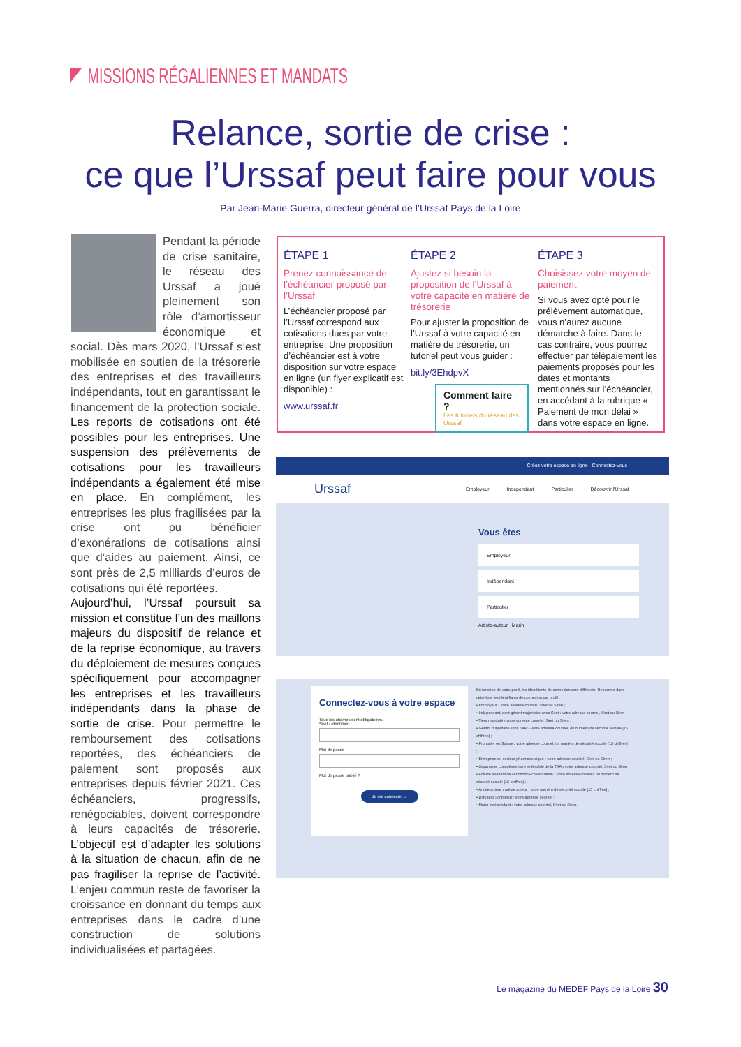MISSIONS RÉGALIENNES ET MANDATS
Relance, sortie de crise :
ce que l’Urssaf peut faire pour vous
Par Jean-Marie Guerra, directeur général de l’Urssaf Pays de la Loire
Pendant la période de crise sanitaire, le réseau des Urssaf a joué pleinement son rôle d’amortisseur économique et social. Dès mars 2020, l’Urssaf s’est mobilisée en soutien de la trésorerie des entreprises et des travailleurs indépendants, tout en garantissant le financement de la protection sociale. Les reports de cotisations ont été possibles pour les entreprises. Une suspension des prélèvements de cotisations pour les travailleurs indépendants a également été mise en place. En complément, les entreprises les plus fragilisées par la crise ont pu bénéficier d’exonérations de cotisations ainsi que d’aides au paiement. Ainsi, ce sont près de 2,5 milliards d’euros de cotisations qui été reportées.
Aujourd’hui, l’Urssaf poursuit sa mission et constitue l’un des maillons majeurs du dispositif de relance et de la reprise économique, au travers du déploiement de mesures conçues spécifiquement pour accompagner les entreprises et les travailleurs indépendants dans la phase de sortie de crise. Pour permettre le remboursement des cotisations reportées, des échéanciers de paiement sont proposés aux entreprises depuis février 2021. Ces échéanciers, progressifs, renégociables, doivent correspondre à leurs capacités de trésorerie. L’objectif est d’adapter les solutions à la situation de chacun, afin de ne pas fragiliser la reprise de l’activité. L’enjeu commun reste de favoriser la croissance en donnant du temps aux entreprises dans le cadre d’une construction de solutions individualisées et partagées.
ÉTAPE 1
Prenez connaissance de l’échéancier proposé par l’Urssaf
L’échéancier proposé par l’Urssaf correspond aux cotisations dues par votre entreprise. Une proposition d’échéancier est à votre disposition sur votre espace en ligne (un flyer explicatif est disponible) :
www.urssaf.fr
ÉTAPE 2
Ajustez si besoin la proposition de l’Urssaf à votre capacité en matière de trésorerie
Pour ajuster la proposition de l’Urssaf à votre capacité en matière de trésorerie, un tutoriel peut vous guider :
bit.ly/3EhdpvX
Comment faire ?
Les tutoriels du réseau des Urssaf
ÉTAPE 3
Choisissez votre moyen de paiement
Si vous avez opté pour le prélèvement automatique, vous n’aurez aucune démarche à faire. Dans le cas contraire, vous pourrez effectuer par télépaiement les paiements proposés pour les dates et montants mentionnés sur l’échéancier, en accédant à la rubrique « Paiement de mon délai » dans votre espace en ligne.
Créez votre espace en ligne Connectez-vous
Urssaf Employeur Indépendant Particulier Découvrir l’Urssaf
Vous êtes
Employeur
Indépendant
Particulier
Artiste-auteur Marin
Connectez-vous à votre espace
Tous les champs sont obligatoires.
Siret / Identifiant :
Mot de passe :
Mot de passe oublié ?
Je me connecte →
En fonction de votre profil, les identifiants de connexion sont différents. Retrouvez dans cette liste les identifiants de connexion par profil :
• Employeur › votre adresse courriel, Siret ou Siren ;
• Indépendant, dont gérant majoritaire avec Siret › votre adresse courriel, Siret ou Siren ;
• Tiers mandaté › votre adresse courriel, Siret ou Siren ;
• Gérant majoritaire sans Siret › votre adresse courriel, ou numéro de sécurité sociale (15 chiffres) ;
• Frontalier en Suisse › votre adresse courriel, ou numéro de sécurité sociale (15 chiffres) ;
• Entreprise du secteur pharmaceutique › votre adresse courriel, Siret ou Siren ;
• Organisme complémentaire redevable de la TSA › votre adresse courriel, Siret ou Siren ;
• Activité relevant de l’économie collaborative › votre adresse courriel, ou numéro de sécurité sociale (15 chiffres) ;
• Artiste auteur › artiste auteur : votre numéro de sécurité sociale (15 chiffres) ;
• Diffuseur › diffuseur : votre adresse courriel ;
• Marin indépendant › votre adresse courriel, Siret ou Siren.
Le magazine du MEDEF Pays de la Loire 30